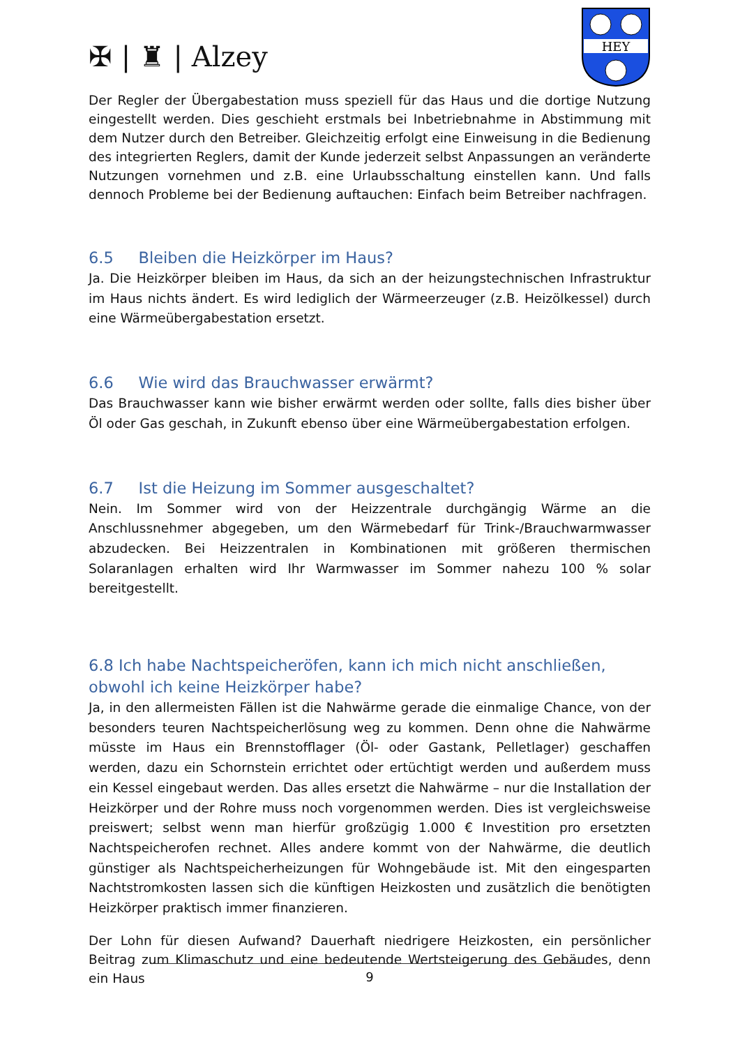✠ | ♜ | Alzey
HEY
Der Regler der Übergabestation muss speziell für das Haus und die dortige Nutzung eingestellt werden. Dies geschieht erstmals bei Inbetriebnahme in Abstimmung mit dem Nutzer durch den Betreiber. Gleichzeitig erfolgt eine Einweisung in die Bedienung des integrierten Reglers, damit der Kunde jederzeit selbst Anpassungen an veränderte Nutzungen vornehmen und z.B. eine Urlaubsschaltung einstellen kann. Und falls dennoch Probleme bei der Bedienung auftauchen: Einfach beim Betreiber nachfragen.
6.5 Bleiben die Heizkörper im Haus?
Ja. Die Heizkörper bleiben im Haus, da sich an der heizungstechnischen Infrastruktur im Haus nichts ändert. Es wird lediglich der Wärmeerzeuger (z.B. Heizölkessel) durch eine Wärmeübergabestation ersetzt.
6.6 Wie wird das Brauchwasser erwärmt?
Das Brauchwasser kann wie bisher erwärmt werden oder sollte, falls dies bisher über Öl oder Gas geschah, in Zukunft ebenso über eine Wärmeübergabestation erfolgen.
6.7 Ist die Heizung im Sommer ausgeschaltet?
Nein. Im Sommer wird von der Heizzentrale durchgängig Wärme an die Anschlussnehmer abgegeben, um den Wärmebedarf für Trink-/Brauchwarmwasser abzudecken. Bei Heizzentralen in Kombinationen mit größeren thermischen Solaranlagen erhalten wird Ihr Warmwasser im Sommer nahezu 100 % solar bereitgestellt.
6.8 Ich habe Nachtspeicheröfen, kann ich mich nicht anschließen, obwohl ich keine Heizkörper habe?
Ja, in den allermeisten Fällen ist die Nahwärme gerade die einmalige Chance, von der besonders teuren Nachtspeicherlösung weg zu kommen. Denn ohne die Nahwärme müsste im Haus ein Brennstofflager (Öl- oder Gastank, Pelletlager) geschaffen werden, dazu ein Schornstein errichtet oder ertüchtigt werden und außerdem muss ein Kessel eingebaut werden. Das alles ersetzt die Nahwärme – nur die Installation der Heizkörper und der Rohre muss noch vorgenommen werden. Dies ist vergleichsweise preiswert; selbst wenn man hierfür großzügig 1.000 € Investition pro ersetzten Nachtspeicherofen rechnet. Alles andere kommt von der Nahwärme, die deutlich günstiger als Nachtspeicherheizungen für Wohngebäude ist. Mit den eingesparten Nachtstromkosten lassen sich die künftigen Heizkosten und zusätzlich die benötigten Heizkörper praktisch immer finanzieren.
Der Lohn für diesen Aufwand? Dauerhaft niedrigere Heizkosten, ein persönlicher Beitrag zum Klimaschutz und eine bedeutende Wertsteigerung des Gebäudes, denn ein Haus
9